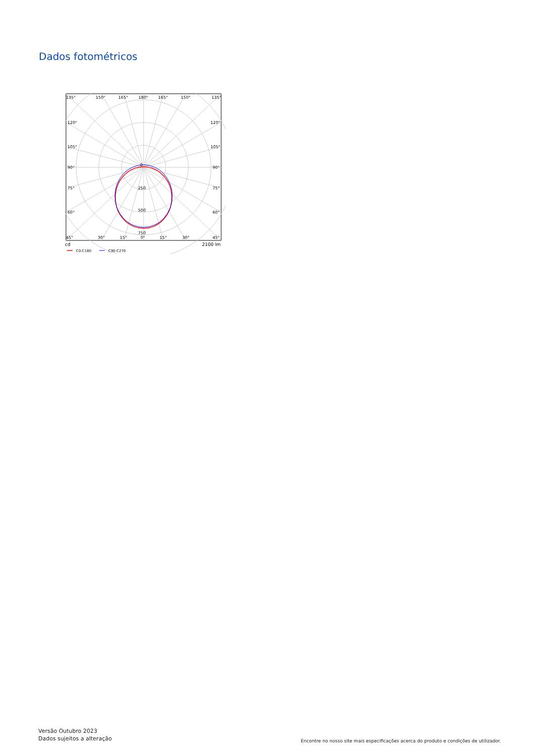Dados fotométricos
135°
150°
165°
180°
165°
150°
135°
120°
120°
105°
105°
90°
90°
75°
75°
60°
60°
45°
30°
15°
0°
15°
30°
45°
0
250
500
750
cd
2100 lm
C0-C180
C90-C270
Versão Outubro 2023
Dados sujeitos a alteração
Encontre no nosso site mais especificações acerca do produto e condições de utilizador.